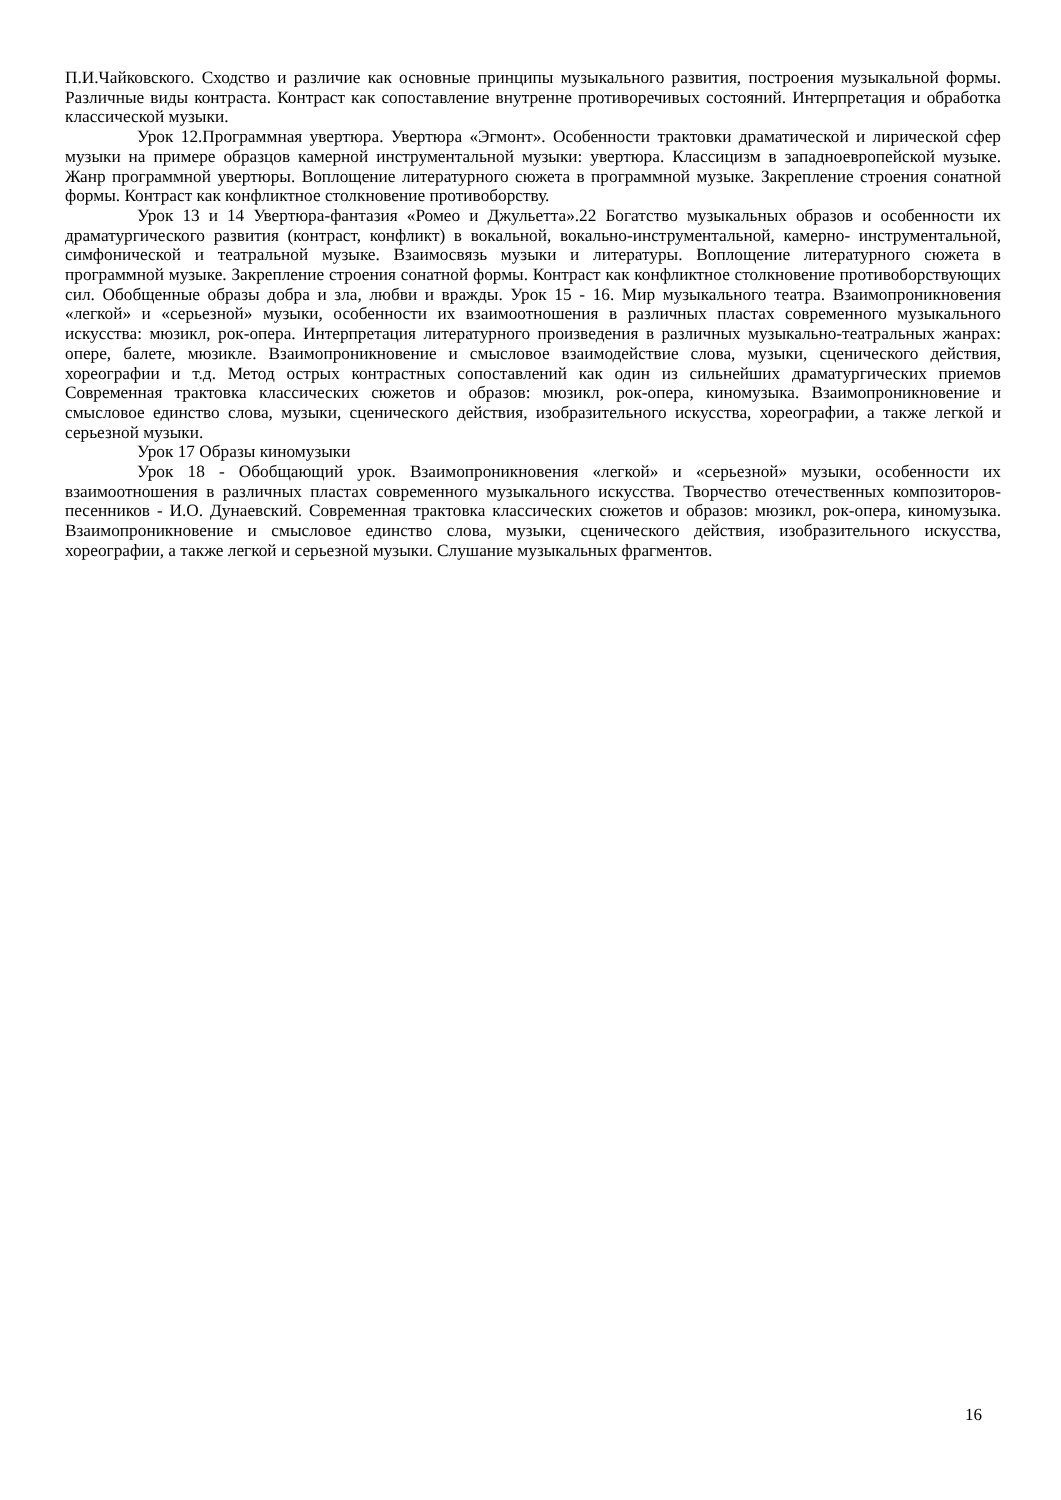П.И.Чайковского. Сходство и различие как основные принципы музыкального развития, построения музыкальной формы. Различные виды контраста. Контраст как сопоставление внутренне противоречивых состояний. Интерпретация и обработка классической музыки.
Урок 12.Программная увертюра. Увертюра «Эгмонт». Особенности трактовки драматической и лирической сфер музыки на примере образцов камерной инструментальной музыки: увертюра. Классицизм в западноевропейской музыке. Жанр программной увертюры. Воплощение литературного сюжета в программной музыке. Закрепление строения сонатной формы. Контраст как конфликтное столкновение противоборству.
Урок 13 и 14 Увертюра-фантазия «Ромео и Джульетта».22 Богатство музыкальных образов и особенности их драматургического развития (контраст, конфликт) в вокальной, вокально-инструментальной, камерно- инструментальной, симфонической и театральной музыке. Взаимосвязь музыки и литературы. Воплощение литературного сюжета в программной музыке. Закрепление строения сонатной формы. Контраст как конфликтное столкновение противоборствующих сил. Обобщенные образы добра и зла, любви и вражды. Урок 15 - 16. Мир музыкального театра. Взаимопроникновения «легкой» и «серьезной» музыки, особенности их взаимоотношения в различных пластах современного музыкального искусства: мюзикл, рок-опера. Интерпретация литературного произведения в различных музыкально-театральных жанрах: опере, балете, мюзикле. Взаимопроникновение и смысловое взаимодействие слова, музыки, сценического действия, хореографии и т.д. Метод острых контрастных сопоставлений как один из сильнейших драматургических приемов Современная трактовка классических сюжетов и образов: мюзикл, рок-опера, киномузыка. Взаимопроникновение и смысловое единство слова, музыки, сценического действия, изобразительного искусства, хореографии, а также легкой и серьезной музыки.
Урок 17 Образы киномузыки
Урок 18 - Обобщающий урок. Взаимопроникновения «легкой» и «серьезной» музыки, особенности их взаимоотношения в различных пластах современного музыкального искусства. Творчество отечественных композиторов-песенников - И.О. Дунаевский. Современная трактовка классических сюжетов и образов: мюзикл, рок-опера, киномузыка. Взаимопроникновение и смысловое единство слова, музыки, сценического действия, изобразительного искусства, хореографии, а также легкой и серьезной музыки. Слушание музыкальных фрагментов.
16